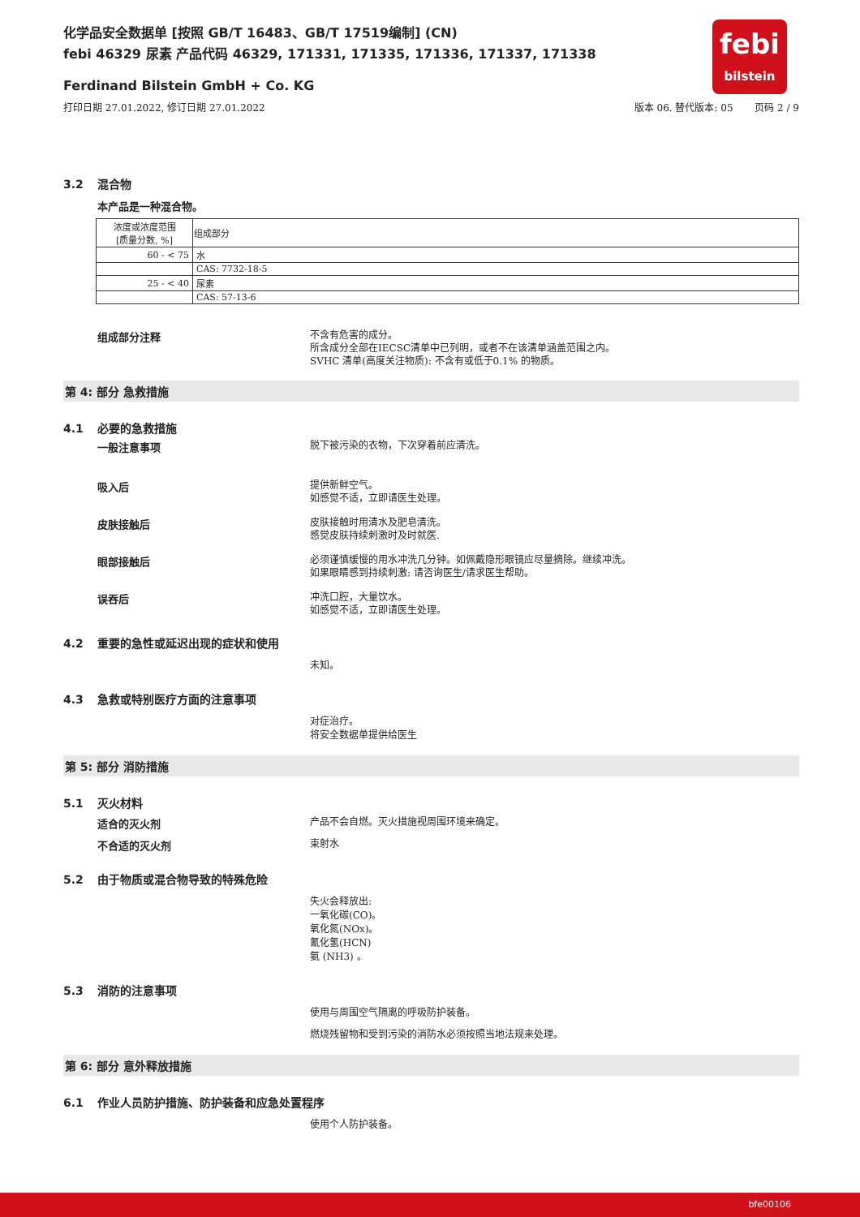febi
bilstein
化学品安全数据单 [按照 GB/T 16483、GB/T 17519编制] (CN)
febi 46329 尿素 产品代码 46329, 171331, 171335, 171336, 171337, 171338
Ferdinand Bilstein GmbH + Co. KG
打印日期 27.01.2022, 修订日期 27.01.2022 版本 06. 替代版本: 05 页码 2 / 9
3.2 混合物
本产品是一种混合物。
| 浓度或浓度范围 [质量分数, %] | 组成部分 |
| --- | --- |
| 60 - < 75 | 水 |
| | CAS: 7732-18-5 |
| 25 - < 40 | 尿素 |
| | CAS: 57-13-6 |
组成部分注释
不含有危害的成分。
所含成分全部在IECSC清单中已列明，或者不在该清单涵盖范围之内。
SVHC 清单(高度关注物质): 不含有或低于0.1% 的物质。
第 4: 部分 急救措施
4.1 必要的急救措施
一般注意事项
脱下被污染的衣物，下次穿着前应清洗。
吸入后
提供新鲜空气。
如感觉不适，立即请医生处理。
皮肤接触后
皮肤接触时用清水及肥皂清洗。
感觉皮肤持续刺激时及时就医.
眼部接触后
必须谨慎缓慢的用水冲洗几分钟。如佩戴隐形眼镜应尽量摘除。继续冲洗。
如果眼睛感到持续刺激: 请咨询医生/请求医生帮助。
误吞后
冲洗口腔，大量饮水。
如感觉不适，立即请医生处理。
4.2 重要的急性或延迟出现的症状和使用
未知。
4.3 急救或特别医疗方面的注意事项
对症治疗。
将安全数据单提供给医生
第 5: 部分 消防措施
5.1 灭火材料
适合的灭火剂
产品不会自燃。灭火措施视周围环境来确定。
不合适的灭火剂
束射水
5.2 由于物质或混合物导致的特殊危险
失火会释放出:
一氧化碳(CO)。
氧化氮(NOx)。
氰化氢(HCN)
氨 (NH3) 。
5.3 消防的注意事项
使用与周围空气隔离的呼吸防护装备。
燃烧残留物和受到污染的消防水必须按照当地法规来处理。
第 6: 部分 意外释放措施
6.1 作业人员防护措施、防护装备和应急处置程序
使用个人防护装备。
bfe00106